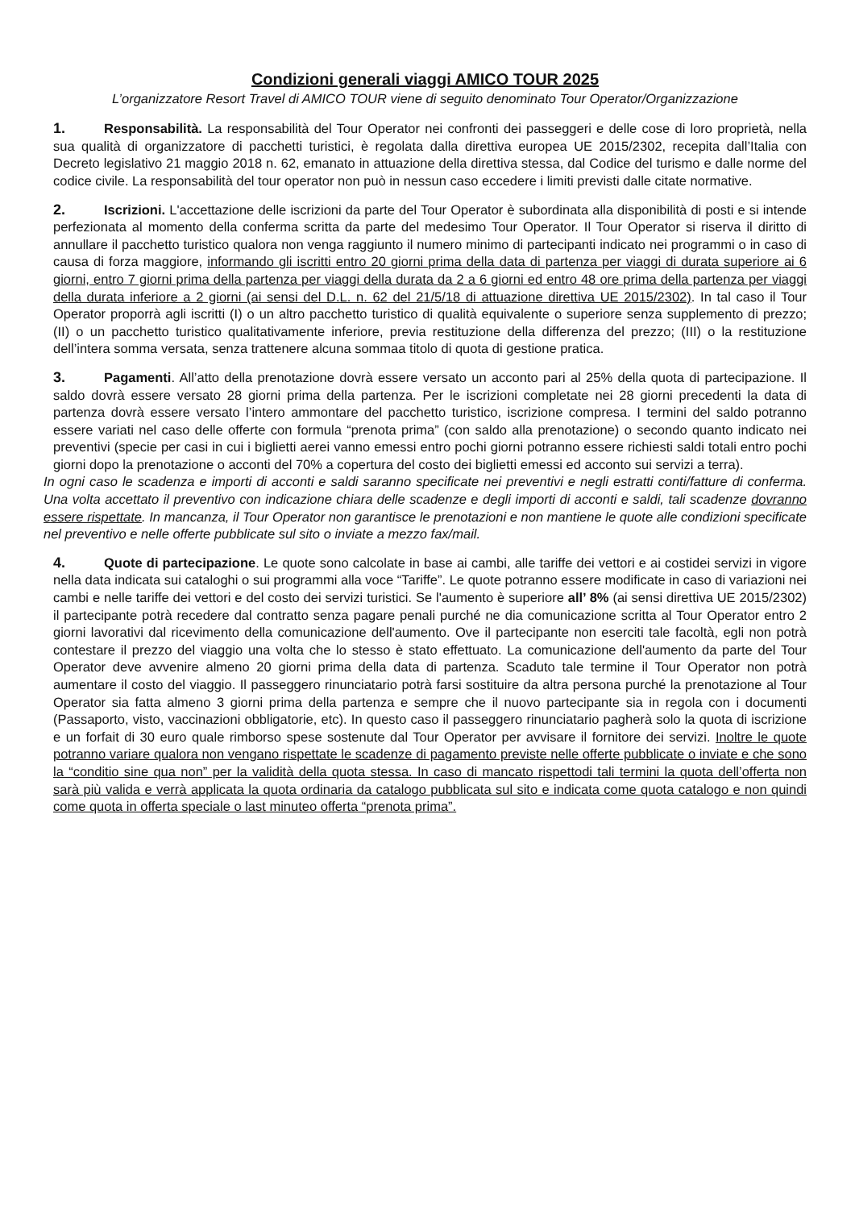Condizioni generali viaggi AMICO TOUR 2025
L’organizzatore Resort Travel di AMICO TOUR viene di seguito denominato Tour Operator/Organizzazione
1. Responsabilità. La responsabilità del Tour Operator nei confronti dei passeggeri e delle cose di loro proprietà, nella sua qualità di organizzatore di pacchetti turistici, è regolata dalla direttiva europea UE 2015/2302, recepita dall’Italia con Decreto legislativo 21 maggio 2018 n. 62, emanato in attuazione della direttiva stessa, dal Codice del turismo e dalle norme del codice civile. La responsabilità del tour operator non può in nessun caso eccedere i limiti previsti dalle citate normative.
2. Iscrizioni. L'accettazione delle iscrizioni da parte del Tour Operator è subordinata alla disponibilità di posti e si intende perfezionata al momento della conferma scritta da parte del medesimo Tour Operator. Il Tour Operator si riserva il diritto di annullare il pacchetto turistico qualora non venga raggiunto il numero minimo di partecipanti indicato nei programmi o in caso di causa di forza maggiore, informando gli iscritti entro 20 giorni prima della data di partenza per viaggi di durata superiore ai 6 giorni, entro 7 giorni prima della partenza per viaggi della durata da 2 a 6 giorni ed entro 48 ore prima della partenza per viaggi della durata inferiore a 2 giorni (ai sensi del D.L. n. 62 del 21/5/18 di attuazione direttiva UE 2015/2302). In tal caso il Tour Operator proporrà agli iscritti (I) o un altro pacchetto turistico di qualità equivalente o superiore senza supplemento di prezzo; (II) o un pacchetto turistico qualitativamente inferiore, previa restituzione della differenza del prezzo; (III) o la restituzione dell’intera somma versata, senza trattenere alcuna sommaa titolo di quota di gestione pratica.
3. Pagamenti. All’atto della prenotazione dovrà essere versato un acconto pari al 25% della quota di partecipazione. Il saldo dovrà essere versato 28 giorni prima della partenza. Per le iscrizioni completate nei 28 giorni precedenti la data di partenza dovrà essere versato l’intero ammontare del pacchetto turistico, iscrizione compresa. I termini del saldo potranno essere variati nel caso delle offerte con formula “prenota prima” (con saldo alla prenotazione) o secondo quanto indicato nei preventivi (specie per casi in cui i biglietti aerei vanno emessi entro pochi giorni potranno essere richiesti saldi totali entro pochi giorni dopo la prenotazione o acconti del 70% a copertura del costo dei biglietti emessi ed acconto sui servizi a terra).
In ogni caso le scadenza e importi di acconti e saldi saranno specificate nei preventivi e negli estratti conti/fatture di conferma. Una volta accettato il preventivo con indicazione chiara delle scadenze e degli importi di acconti e saldi, tali scadenze dovranno essere rispettate. In mancanza, il Tour Operator non garantisce le prenotazioni e non mantiene le quote alle condizioni specificate nel preventivo e nelle offerte pubblicate sul sito o inviate a mezzo fax/mail.
4. Quote di partecipazione. Le quote sono calcolate in base ai cambi, alle tariffe dei vettori e ai costidei servizi in vigore nella data indicata sui cataloghi o sui programmi alla voce “Tariffe”. Le quote potranno essere modificate in caso di variazioni nei cambi e nelle tariffe dei vettori e del costo dei servizi turistici. Se l'aumento è superiore all’ 8% (ai sensi direttiva UE 2015/2302) il partecipante potrà recedere dal contratto senza pagare penali purché ne dia comunicazione scritta al Tour Operator entro 2 giorni lavorativi dal ricevimento della comunicazione dell'aumento. Ove il partecipante non eserciti tale facoltà, egli non potrà contestare il prezzo del viaggio una volta che lo stesso è stato effettuato. La comunicazione dell'aumento da parte del Tour Operator deve avvenire almeno 20 giorni prima della data di partenza. Scaduto tale termine il Tour Operator non potrà aumentare il costo del viaggio. Il passeggero rinunciatario potrà farsi sostituire da altra persona purché la prenotazione al Tour Operator sia fatta almeno 3 giorni prima della partenza e sempre che il nuovo partecipante sia in regola con i documenti (Passaporto, visto, vaccinazioni obbligatorie, etc). In questo caso il passeggero rinunciatario pagherà solo la quota di iscrizione e un forfait di 30 euro quale rimborso spese sostenute dal Tour Operator per avvisare il fornitore dei servizi. Inoltre le quote potranno variare qualora non vengano rispettate le scadenze di pagamento previste nelle offerte pubblicate o inviate e che sono la “conditio sine qua non” per la validità della quota stessa. In caso di mancato rispettodi tali termini la quota dell’offerta non sarà più valida e verrà applicata la quota ordinaria da catalogo pubblicata sul sito e indicata come quota catalogo e non quindi come quota in offerta speciale o last minuteo offerta “prenota prima”.